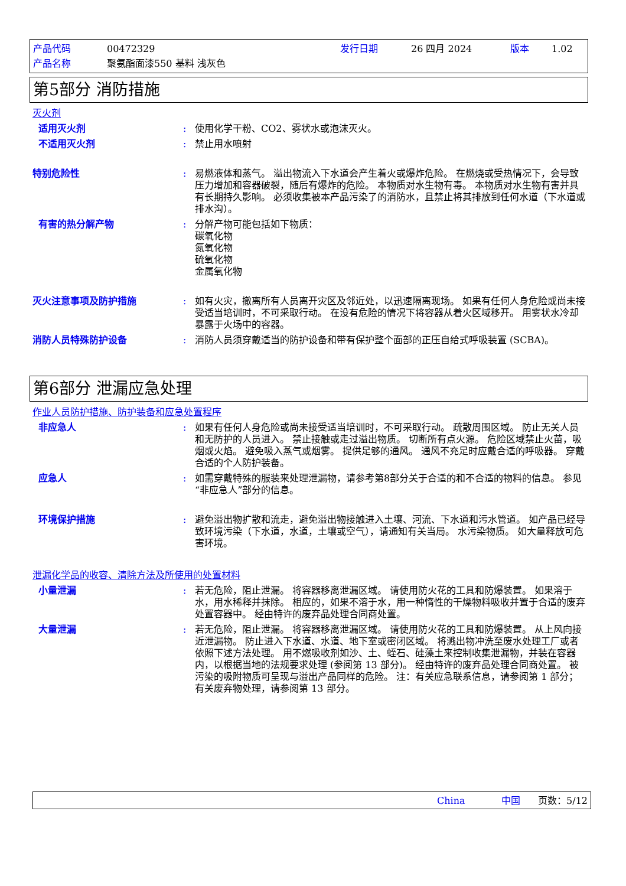产品代码 00472329 发行日期 26 四月 2024 版本 1.02 产品名称 聚氨酯面漆550 基料 浅灰色
第5部分 消防措施
灭火剂
适用灭火剂: 使用化学干粉、CO2、雾状水或泡沫灭火。
不适用灭火剂: 禁止用水喷射
特别危险性: 易燃液体和蒸气。 溢出物流入下水道会产生着火或爆炸危险。 在燃烧或受热情况下，会导致压力增加和容器破裂，随后有爆炸的危险。 本物质对水生物有毒。 本物质对水生物有害并具有长期持久影响。 必须收集被本产品污染了的消防水，且禁止将其排放到任何水道（下水道或排水沟）。
有害的热分解产物: 分解产物可能包括如下物质：
碳氧化物
氮氧化物
硫氧化物
金属氧化物
灭火注意事项及防护措施: 如有火灾，撤离所有人员离开灾区及邻近处，以迅速隔离现场。 如果有任何人身危险或尚未接受适当培训时，不可采取行动。 在没有危险的情况下将容器从着火区域移开。 用雾状水冷却暴露于火场中的容器。
消防人员特殊防护设备: 消防人员须穿戴适当的防护设备和带有保护整个面部的正压自给式呼吸装置 (SCBA)。
第6部分 泄漏应急处理
作业人员防护措施、防护装备和应急处置程序
非应急人: 如果有任何人身危险或尚未接受适当培训时，不可采取行动。 疏散周围区域。 防止无关人员和无防护的人员进入。 禁止接触或走过溢出物质。 切断所有点火源。 危险区域禁止火苗，吸烟或火焰。 避免吸入蒸气或烟雾。 提供足够的通风。 通风不充足时应戴合适的呼吸器。 穿戴合适的个人防护装备。
应急人: 如需穿戴特殊的服装来处理泄漏物，请参考第8部分关于合适的和不合适的物料的信息。 参见“非应急人”部分的信息。
环境保护措施: 避免溢出物扩散和流走，避免溢出物接触进入土壤、河流、下水道和污水管道。 如产品已经导致环境污染（下水道，水道，土壤或空气），请通知有关当局。 水污染物质。 如大量释放可危害环境。
泄漏化学品的收容、清除方法及所使用的处置材料
小量泄漏: 若无危险，阻止泄漏。 将容器移离泄漏区域。 请使用防火花的工具和防爆装置。 如果溶于水，用水稀释并抹除。 相应的，如果不溶于水，用一种惰性的干燥物料吸收并置于合适的废弃处置容器中。 经由特许的废弃品处理合同商处置。
大量泄漏: 若无危险，阻止泄漏。 将容器移离泄漏区域。 请使用防火花的工具和防爆装置。 从上风向接近泄漏物。 防止进入下水道、水道、地下室或密闭区域。 将溅出物冲洗至废水处理工厂或者依照下述方法处理。 用不燃吸收剂如沙、土、蛭石、硅藻土来控制收集泄漏物，并装在容器内，以根据当地的法规要求处理 (参阅第 13 部分)。 经由特许的废弃品处理合同商处置。 被污染的吸附物质可呈现与溢出产品同样的危险。 注：有关应急联系信息，请参阅第 1 部分；有关废弃物处理，请参阅第 13 部分。
China 中国 页数：5/12